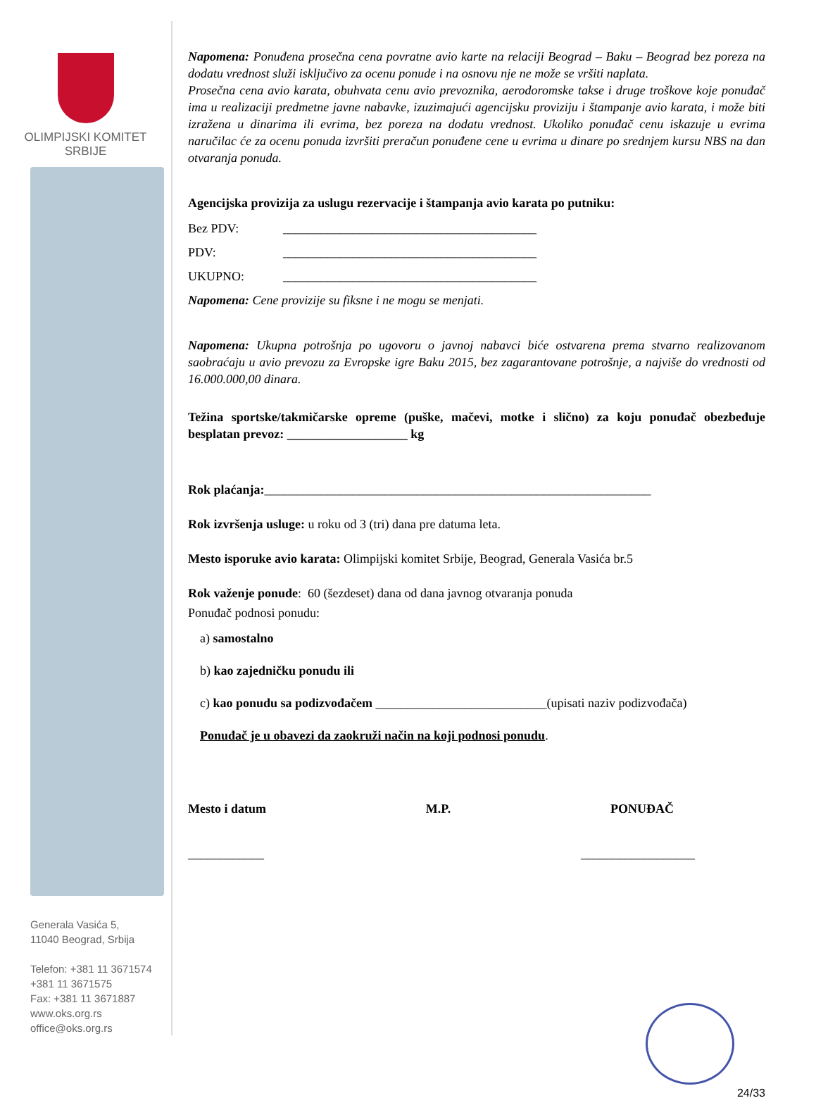OLIMPIJSKI KOMITET
SRBIJE
Generala Vasića 5,
11040 Beograd, Srbija
Telefon: +381 11 3671574
+381 11 3671575
Fax: +381 11 3671887
www.oks.org.rs
office@oks.org.rs
Napomena: Ponuđena prosečna cena povratne avio karte na relaciji Beograd – Baku – Beograd bez poreza na dodatu vrednost služi isključivo za ocenu ponude i na osnovu nje ne može se vršiti naplata.
Prosečna cena avio karata, obuhvata cenu avio prevoznika, aerodoromske takse i druge troškove koje ponuđač ima u realizaciji predmetne javne nabavke, izuzimajući agencijsku proviziju i štampanje avio karata, i može biti izražena u dinarima ili evrima, bez poreza na dodatu vrednost. Ukoliko ponuđač cenu iskazuje u evrima naručilac će za ocenu ponuda izvršiti preračun ponuđene cene u evrima u dinare po srednjem kursu NBS na dan otvaranja ponuda.
Agencijska provizija za uslugu rezervacije i štampanja avio karata po putniku:
Bez PDV: ________________________________________
PDV: ________________________________________
UKUPNO: ________________________________________
Napomena: Cene provizije su fiksne i ne mogu se menjati.
Napomena: Ukupna potrošnja po ugovoru o javnoj nabavci biće ostvarena prema stvarno realizovanom saobraćaju u avio prevozu za Evropske igre Baku 2015, bez zagarantovane potrošnje, a najviše do vrednosti od 16.000.000,00 dinara.
Težina sportske/takmičarske opreme (puške, mačevi, motke i slično) za koju ponuđač obezbeđuje besplatan prevoz: ___________________ kg
Rok plaćanja:_____________________________________________________________
Rok izvršenja usluge: u roku od 3 (tri) dana pre datuma leta.
Mesto isporuke avio karata: Olimpijski komitet Srbije, Beograd, Generala Vasića br.5
Rok važenje ponude: 60 (šezdeset) dana od dana javnog otvaranja ponuda
Ponuđač podnosi ponudu:
a) samostalno
b) kao zajedničku ponudu ili
c) kao ponudu sa podizvođačem ___________________________(upisati naziv podizvođača)
Ponuđač je u obavezi da zaokruži način na koji podnosi ponudu.
Mesto i datum M.P. PONUĐAČ
____________ __________________
24/33